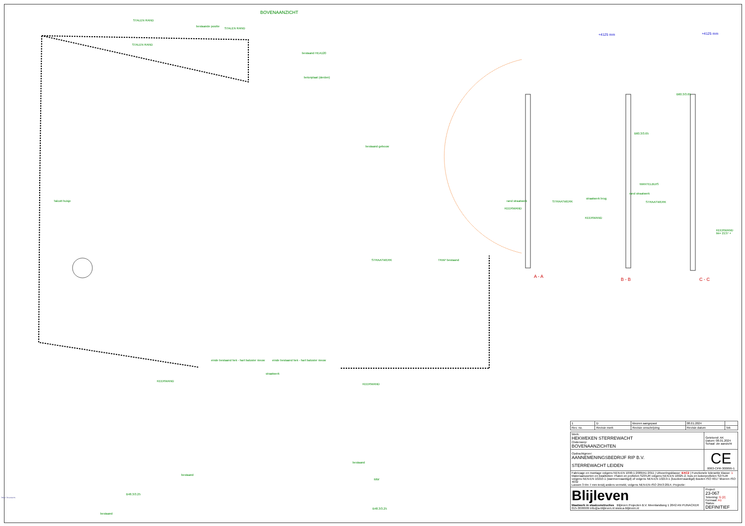BOVENAANZICHT
A - A
B - B C - C
STALEN RAND
bestaande positie
STALEN RAND
STALEN RAND
bestaand HEA120
betonplaat (derden)
bestaand gebouw
Talcott huisje
STRAATWERK TRAP bestaand
einde bestaand hek - hart baluster nieuw
einde bestaand hek - hart baluster nieuw
straatwerk
KEERWAND
KEERWAND
bestaand
bestaand
MW
B48.3/3.25
B48.3/3.25
bestaand
rand straatwerk
KEERWAND
STRAATWERK
straatwerk brug
KEERWAND
MANTELBUIS
rand straatwerk
STRAATWERK
B60.3/3.65
B60.3/3.65
KEERWAND
bk= 2137 +
+4125 mm +4125 mm
| 1 | D | kleuren aangepast | 08.01.2024 | |
| Rev. no. | Revisie merk | Revisie omschrijving | Revisie datum | Tek |
| Werk: HEKWEKEN STERREWACHT Onderwerp: BOVENAANZICHTEN | Getekend: AK Datum: 08.01.2024 Schaal: zie aanzicht |
| Opdrachtgever: AANNEMENINGSBEDRIJF RIP B.V. STERREWACHT LEIDEN | CE 0063-CPR-300095-1 |
| Fabricage en montage volgens NEN-EN 1090-1:2009/A1:2011 / Uitvoeringsklasse: EXC2 / Functionele tolerantie klasse: 1 Materiaalsoorten en kwaliteiten: Platen en profielen S235JR volgens NEN-EN 10025-2, buis en kokerprofielen S275JR volgens NEN-EN 10210-1 (warmvervaardigd) of volgens NEN-EN 10219-1 (koudvervaardigd) Bouten ISO 4017 Moeren ISO 4032 Lassen 3 t/m 7 mm tenzij anders vermeld, volgens NEN-EN-ISO 2553:2014. Projectie: | |
| Blijleven Maatwerk in staalconstructies Blijleven Projecten B.V. Meenlandweg 1 2642 AN PIJNACKER 015-3699999 info@a-blijleven.nl www.a-blijleven.nl | Project: 23-067 Tekening: G [2] Formaat: A1 Status: DEFINITIEF |
Tekla Structures